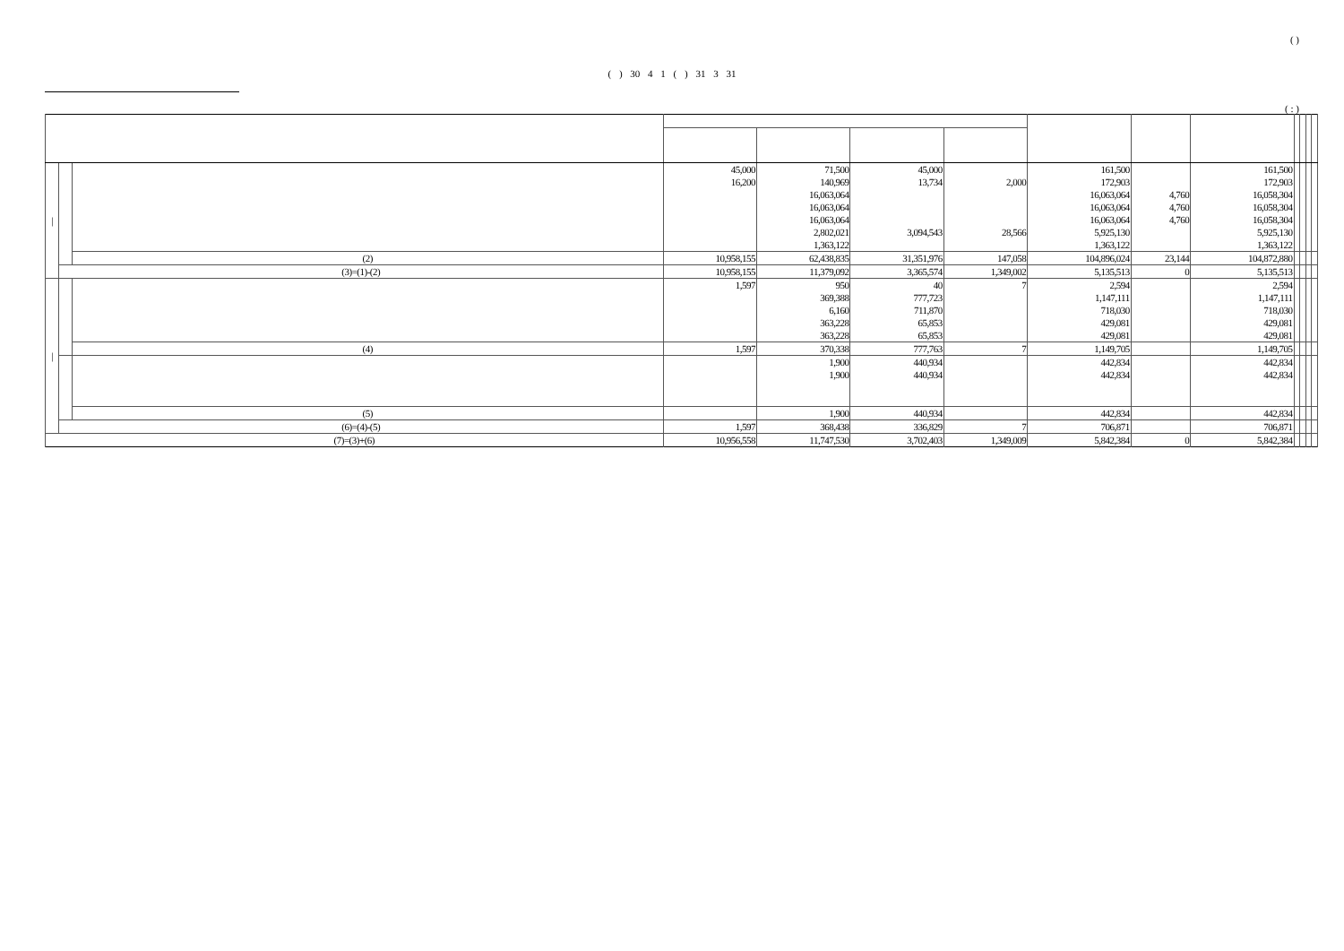( )
( ) 30 4 1 ( ) 31 3 31
( : )
| / | | | 45,000 | 71,500 | 45,000 | | 161,500 | | 161,500 | | | | |
| | | | 16,200 | 140,969 | 13,734 | 2,000 | 172,903 | | 172,903 | | | | |
| | | | | 16,063,064 | | | 16,063,064 | 4,760 | 16,058,304 | | | | |
| | | | | 16,063,064 | | | 16,063,064 | 4,760 | 16,058,304 | | | | |
| | | | | 16,063,064 | | | 16,063,064 | 4,760 | 16,058,304 | | | | |
| | | | | 2,802,021 | 3,094,543 | 28,566 | 5,925,130 | | 5,925,130 | | | | |
| | | | | 1,363,122 | | | 1,363,122 | | 1,363,122 | | | | |
| | | (2) | 10,958,155 | 62,438,835 | 31,351,976 | 147,058 | 104,896,024 | 23,144 | 104,872,880 | | | | |
| | (3)=(1)-(2) | | 10,958,155 | 11,379,092 | 3,365,574 | 1,349,002 | 5,135,513 | 0 | 5,135,513 | | | | |
| / | | | 1,597 | 950 | 40 | 7 | 2,594 | | 2,594 | | | | |
| | | | | 369,388 | 777,723 | | 1,147,111 | | 1,147,111 | | | | |
| | | | | 6,160 | 711,870 | | 718,030 | | 718,030 | | | | |
| | | | | 363,228 | 65,853 | | 429,081 | | 429,081 | | | | |
| | | | | 363,228 | 65,853 | | 429,081 | | 429,081 | | | | |
| | | (4) | 1,597 | 370,338 | 777,763 | 7 | 1,149,705 | | 1,149,705 | | | | |
| | | | | 1,900 | 440,934 | | 442,834 | | 442,834 | | | | |
| | | | | 1,900 | 440,934 | | 442,834 | | 442,834 | | | | |
| | | (5) | | 1,900 | 440,934 | | 442,834 | | 442,834 | | | | |
| | (6)=(4)-(5) | | 1,597 | 368,438 | 336,829 | 7 | 706,871 | | 706,871 | | | | |
| (7)=(3)+(6) | | | 10,956,558 | 11,747,530 | 3,702,403 | 1,349,009 | 5,842,384 | 0 | 5,842,384 | | | | |